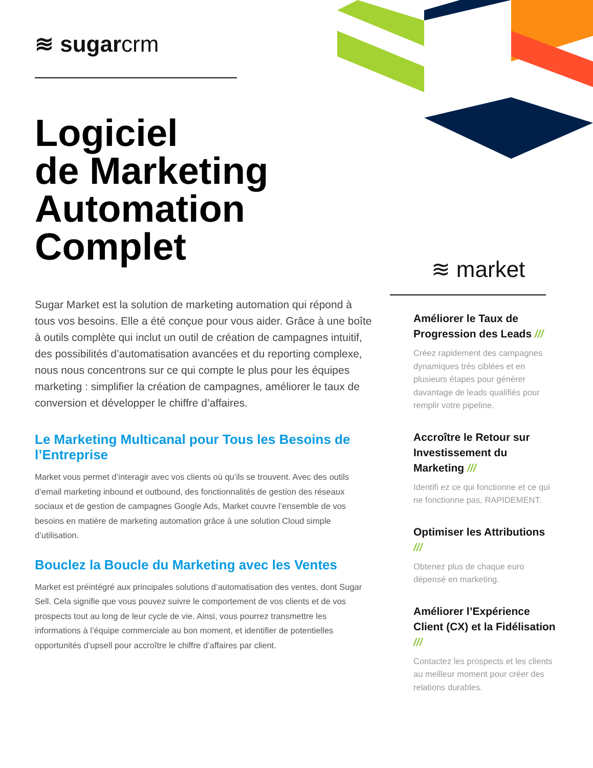≋ sugarcrm
Logiciel
de Marketing
Automation
Complet
Sugar Market est la solution de marketing automation qui répond à tous vos besoins. Elle a été conçue pour vous aider. Grâce à une boîte à outils complète qui inclut un outil de création de campagnes intuitif, des possibilités d’automatisation avancées et du reporting complexe, nous nous concentrons sur ce qui compte le plus pour les équipes marketing : simplifier la création de campagnes, améliorer le taux de conversion et développer le chiffre d’affaires.
Le Marketing Multicanal pour Tous les Besoins de l’Entreprise
Market vous permet d’interagir avec vos clients où qu’ils se trouvent. Avec des outils d’email marketing inbound et outbound, des fonctionnalités de gestion des réseaux sociaux et de gestion de campagnes Google Ads, Market couvre l’ensemble de vos besoins en matière de marketing automation grâce à une solution Cloud simple d’utilisation.
Bouclez la Boucle du Marketing avec les Ventes
Market est préintégré aux principales solutions d’automatisation des ventes, dont Sugar Sell. Cela signifie que vous pouvez suivre le comportement de vos clients et de vos prospects tout au long de leur cycle de vie. Ainsi, vous pourrez transmettre les informations à l’équipe commerciale au bon moment, et identifier de potentielles opportunités d’upsell pour accroître le chiffre d’affaires par client.
≋ market
Améliorer le Taux de Progression des Leads ///
Créez rapidement des campagnes dynamiques très ciblées et en plusieurs étapes pour générer davantage de leads qualifiés pour remplir votre pipeline.
Accroître le Retour sur Investissement du Marketing ///
Identifi ez ce qui fonctionne et ce qui ne fonctionne pas, RAPIDEMENT.
Optimiser les Attributions ///
Obtenez plus de chaque euro dépensé en marketing.
Améliorer l’Expérience Client (CX) et la Fidélisation ///
Contactez les prospects et les clients au meilleur moment pour créer des relations durables.